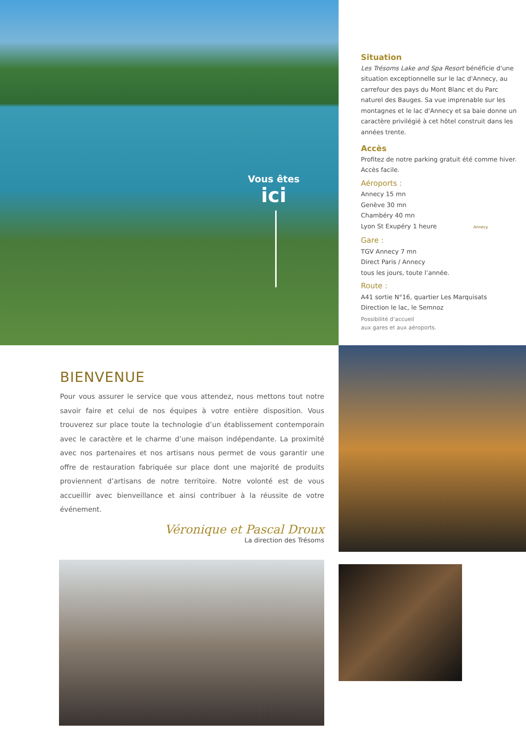Vous êtes
ici
Situation
Les Trésoms Lake and Spa Resort bénéficie d'une situation exceptionnelle sur le lac d'Annecy, au carrefour des pays du Mont Blanc et du Parc naturel des Bauges. Sa vue imprenable sur les montagnes et le lac d'Annecy et sa baie donne un caractère privilégié à cet hôtel construit dans les années trente.
Accès
Profitez de notre parking gratuit été comme hiver. Accès facile.
Aéroports :
Annecy 15 mn
Genève 30 mn
Chambéry 40 mn
Lyon St Exupéry 1 heure Annecy
Gare :
TGV Annecy 7 mn
Direct Paris / Annecy
tous les jours, toute l’année.
Route :
A41 sortie N°16, quartier Les Marquisats
Direction le lac, le Semnoz
Possibilité d’accueil
aux gares et aux aéroports.
BIENVENUE
Pour vous assurer le service que vous attendez, nous mettons tout notre savoir faire et celui de nos équipes à votre entière disposition. Vous trouverez sur place toute la technologie d’un établissement contemporain avec le caractère et le charme d’une maison indépendante. La proximité avec nos partenaires et nos artisans nous permet de vous garantir une offre de restauration fabriquée sur place dont une majorité de produits proviennent d’artisans de notre territoire. Notre volonté est de vous accueillir avec bienveillance et ainsi contribuer à la réussite de votre événement.
Véronique et Pascal Droux
La direction des Trésoms